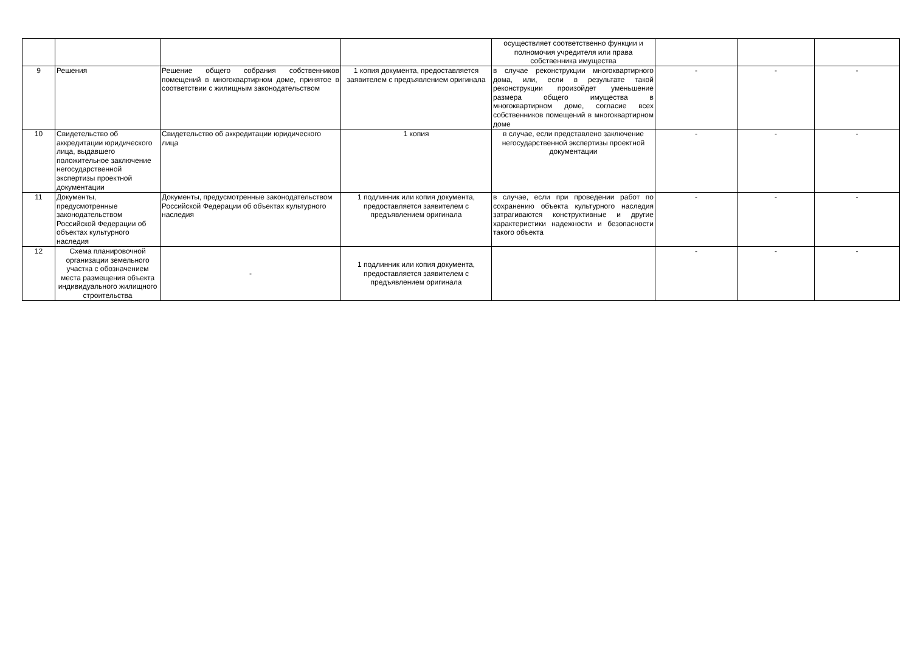| | | | | осуществляет соответственно функции и полномочия учредителя или права собственника имущества | | | |
| 9 | Решения | Решение общего собрания собственников помещений в многоквартирном доме, принятое в соответствии с жилищным законодательством | 1 копия документа, предоставляется заявителем с предъявлением оригинала | в случае реконструкции многоквартирного дома, или, если в результате такой реконструкции произойдет уменьшение размера общего имущества в многоквартирном доме, согласие всех собственников помещений в многоквартирном доме | - | - | - |
| 10 | Свидетельство об аккредитации юридического лица, выдавшего положительное заключение негосударственной экспертизы проектной документации | Свидетельство об аккредитации юридического лица | 1 копия | в случае, если представлено заключение негосударственной экспертизы проектной документации | - | - | - |
| 11 | Документы, предусмотренные законодательством Российской Федерации об объектах культурного наследия | Документы, предусмотренные законодательством Российской Федерации об объектах культурного наследия | 1 подлинник или копия документа, предоставляется заявителем с предъявлением оригинала | в случае, если при проведении работ по сохранению объекта культурного наследия затрагиваются конструктивные и другие характеристики надежности и безопасности такого объекта | - | - | - |
| 12 | Схема планировочной организации земельного участка с обозначением места размещения объекта индивидуального жилищного строительства | - | 1 подлинник или копия документа, предоставляется заявителем с предъявлением оригинала | | - | - | - |